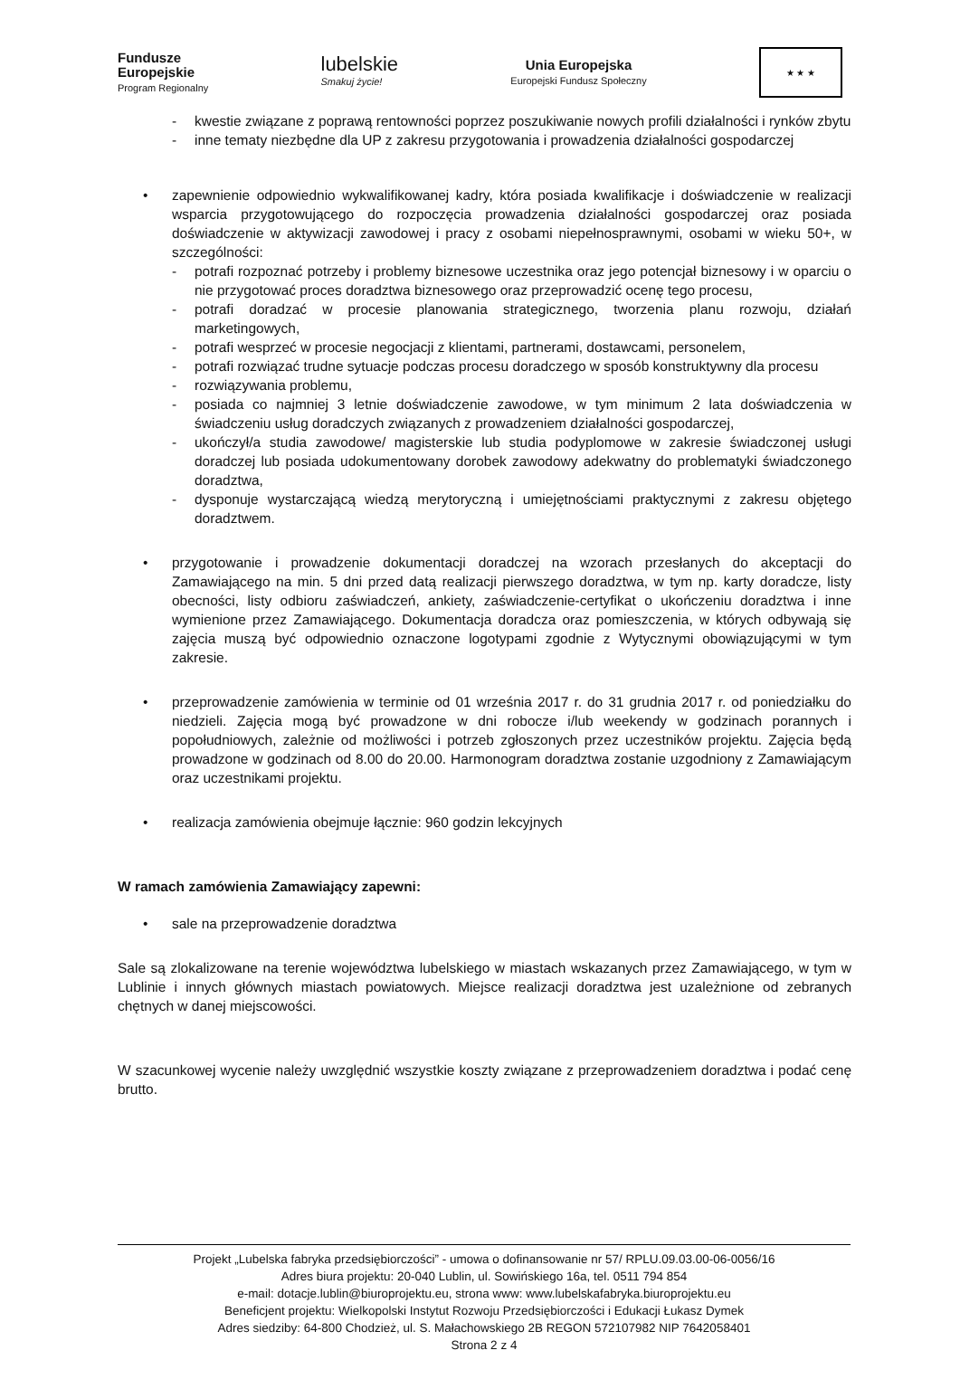Fundusze
Europejskie
Program Regionalny
lubelskie
Smakuj życie!
Unia Europejska
Europejski Fundusz Społeczny
★ ★ ★
- kwestie związane z poprawą rentowności poprzez poszukiwanie nowych profili działalności i rynków zbytu
- inne tematy niezbędne dla UP z zakresu przygotowania i prowadzenia działalności gospodarczej
• zapewnienie odpowiednio wykwalifikowanej kadry, która posiada kwalifikacje i doświadczenie w realizacji wsparcia przygotowującego do rozpoczęcia prowadzenia działalności gospodarczej oraz posiada doświadczenie w aktywizacji zawodowej i pracy z osobami niepełnosprawnymi, osobami w wieku 50+, w szczególności:
- potrafi rozpoznać potrzeby i problemy biznesowe uczestnika oraz jego potencjał biznesowy i w oparciu o nie przygotować proces doradztwa biznesowego oraz przeprowadzić ocenę tego procesu,
- potrafi doradzać w procesie planowania strategicznego, tworzenia planu rozwoju, działań marketingowych,
- potrafi wesprzeć w procesie negocjacji z klientami, partnerami, dostawcami, personelem,
- potrafi rozwiązać trudne sytuacje podczas procesu doradczego w sposób konstruktywny dla procesu
- rozwiązywania problemu,
- posiada co najmniej 3 letnie doświadczenie zawodowe, w tym minimum 2 lata doświadczenia w świadczeniu usług doradczych związanych z prowadzeniem działalności gospodarczej,
- ukończył/a studia zawodowe/ magisterskie lub studia podyplomowe w zakresie świadczonej usługi doradczej lub posiada udokumentowany dorobek zawodowy adekwatny do problematyki świadczonego doradztwa,
- dysponuje wystarczającą wiedzą merytoryczną i umiejętnościami praktycznymi z zakresu objętego doradztwem.
• przygotowanie i prowadzenie dokumentacji doradczej na wzorach przesłanych do akceptacji do Zamawiającego na min. 5 dni przed datą realizacji pierwszego doradztwa, w tym np. karty doradcze, listy obecności, listy odbioru zaświadczeń, ankiety, zaświadczenie-certyfikat o ukończeniu doradztwa i inne wymienione przez Zamawiającego. Dokumentacja doradcza oraz pomieszczenia, w których odbywają się zajęcia muszą być odpowiednio oznaczone logotypami zgodnie z Wytycznymi obowiązującymi w tym zakresie.
• przeprowadzenie zamówienia w terminie od 01 września 2017 r. do 31 grudnia 2017 r. od poniedziałku do niedzieli. Zajęcia mogą być prowadzone w dni robocze i/lub weekendy w godzinach porannych i popołudniowych, zależnie od możliwości i potrzeb zgłoszonych przez uczestników projektu. Zajęcia będą prowadzone w godzinach od 8.00 do 20.00. Harmonogram doradztwa zostanie uzgodniony z Zamawiającym oraz uczestnikami projektu.
• realizacja zamówienia obejmuje łącznie: 960 godzin lekcyjnych
W ramach zamówienia Zamawiający zapewni:
• sale na przeprowadzenie doradztwa
Sale są zlokalizowane na terenie województwa lubelskiego w miastach wskazanych przez Zamawiającego, w tym w Lublinie i innych głównych miastach powiatowych. Miejsce realizacji doradztwa jest uzależnione od zebranych chętnych w danej miejscowości.
W szacunkowej wycenie należy uwzględnić wszystkie koszty związane z przeprowadzeniem doradztwa i podać cenę brutto.
Projekt „Lubelska fabryka przedsiębiorczości” - umowa o dofinansowanie nr 57/ RPLU.09.03.00-06-0056/16
Adres biura projektu: 20-040 Lublin, ul. Sowińskiego 16a, tel. 0511 794 854
e-mail: dotacje.lublin@biuroprojektu.eu, strona www: www.lubelskafabryka.biuroprojektu.eu
Beneficjent projektu: Wielkopolski Instytut Rozwoju Przedsiębiorczości i Edukacji Łukasz Dymek
Adres siedziby: 64-800 Chodzież, ul. S. Małachowskiego 2B REGON 572107982 NIP 7642058401
Strona 2 z 4